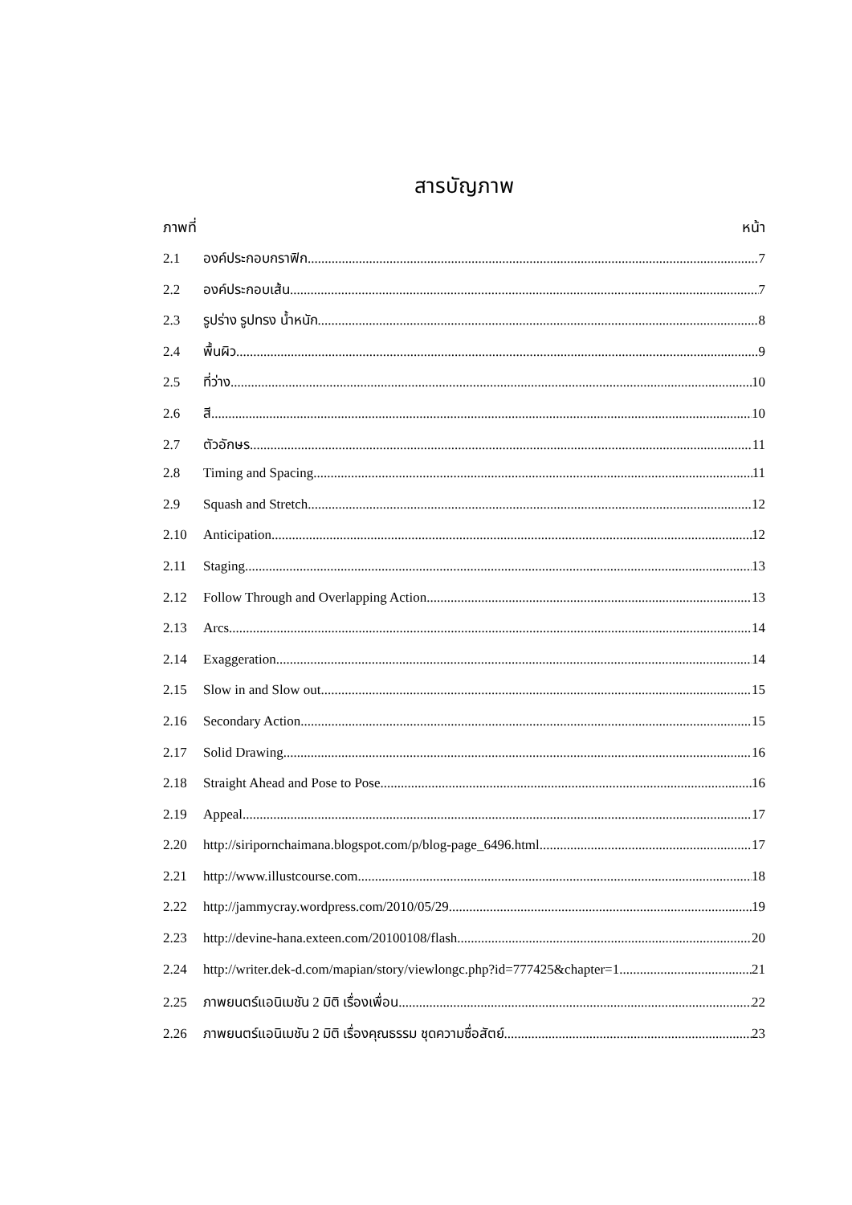สารบัญภาพ
ภาพที่ หน้า
2.1 องค์ประกอบกราฟิก 7
2.2 องค์ประกอบเส้น 7
2.3 รูปร่าง รูปทรง น้ำหนัก 8
2.4 พื้นผิว 9
2.5 ที่ว่าง 10
2.6 สี 10
2.7 ตัวอักษร 11
2.8 Timing and Spacing 11
2.9 Squash and Stretch 12
2.10 Anticipation 12
2.11 Staging 13
2.12 Follow Through and Overlapping Action 13
2.13 Arcs 14
2.14 Exaggeration 14
2.15 Slow in and Slow out 15
2.16 Secondary Action 15
2.17 Solid Drawing 16
2.18 Straight Ahead and Pose to Pose 16
2.19 Appeal 17
2.20 http://siripornchaimana.blogspot.com/p/blog-page_6496.html 17
2.21 http://www.illustcourse.com 18
2.22 http://jammycray.wordpress.com/2010/05/29 19
2.23 http://devine-hana.exteen.com/20100108/flash 20
2.24 http://writer.dek-d.com/mapian/story/viewlongc.php?id=777425&chapter=1 21
2.25 ภาพยนตร์แอนิเมชัน 2 มิติ เรื่องเพื่อน 22
2.26 ภาพยนตร์แอนิเมชัน 2 มิติ เรื่องคุณธรรม ชุดความซื่อสัตย์ 23